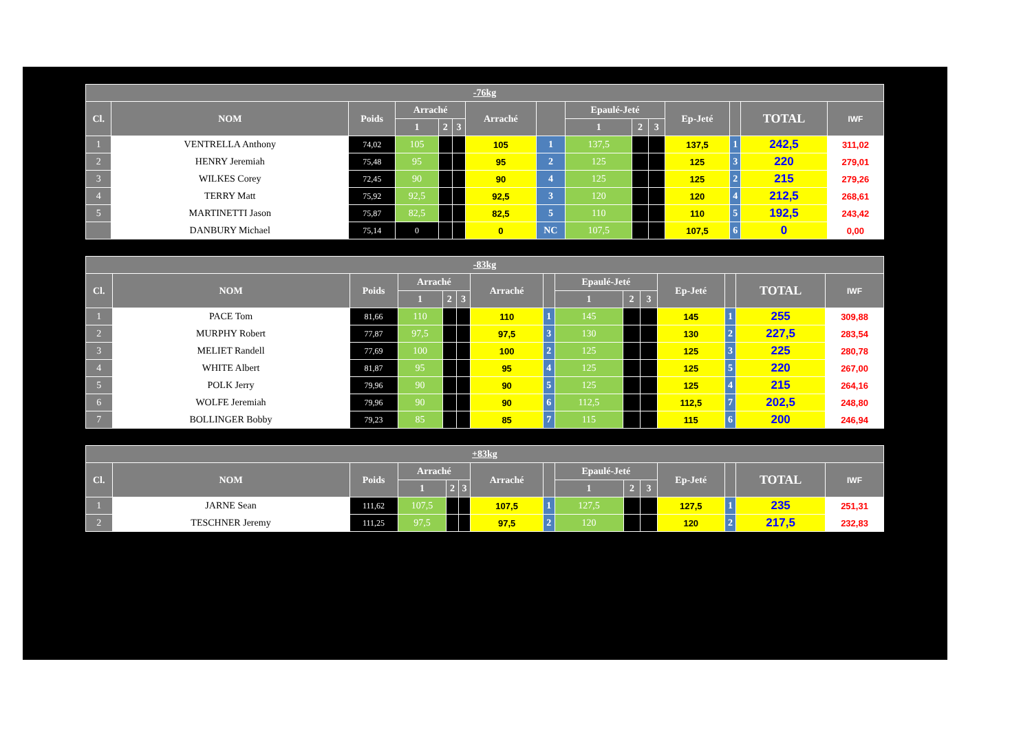| -76kg | | | | | | | | | | | | | | |
| --- | --- | --- | --- | --- | --- | --- | --- | --- | --- | --- | --- | --- | --- | --- |
| Cl. | NOM | Poids | Arraché | | | Arraché | | Epaulé-Jeté | | | Ep-Jeté | | TOTAL | IWF |
| | | | 1 | 2 | 3 | | | 1 | 2 | 3 | | | | |
| 1 | VENTRELLA Anthony | 74,02 | 105 | | | 105 | 1 | 137,5 | | | 137,5 | 1 | 242,5 | 311,02 |
| 2 | HENRY Jeremiah | 75,48 | 95 | | | 95 | 2 | 125 | | | 125 | 3 | 220 | 279,01 |
| 3 | WILKES Corey | 72,45 | 90 | | | 90 | 4 | 125 | | | 125 | 2 | 215 | 279,26 |
| 4 | TERRY Matt | 75,92 | 92,5 | | | 92,5 | 3 | 120 | | | 120 | 4 | 212,5 | 268,61 |
| 5 | MARTINETTI Jason | 75,87 | 82,5 | | | 82,5 | 5 | 110 | | | 110 | 5 | 192,5 | 243,42 |
| | DANBURY Michael | 75,14 | 0 | | | 0 | NC | 107,5 | | | 107,5 | 6 | 0 | 0,00 |
| -83kg | | | | | | | | | | | | | | |
| --- | --- | --- | --- | --- | --- | --- | --- | --- | --- | --- | --- | --- | --- | --- |
| Cl. | NOM | Poids | Arraché | | | Arraché | | Epaulé-Jeté | | | Ep-Jeté | | TOTAL | IWF |
| | | | 1 | 2 | 3 | | | 1 | 2 | 3 | | | | |
| 1 | PACE Tom | 81,66 | 110 | | | 110 | 1 | 145 | | | 145 | 1 | 255 | 309,88 |
| 2 | MURPHY Robert | 77,87 | 97,5 | | | 97,5 | 3 | 130 | | | 130 | 2 | 227,5 | 283,54 |
| 3 | MELIET Randell | 77,69 | 100 | | | 100 | 2 | 125 | | | 125 | 3 | 225 | 280,78 |
| 4 | WHITE Albert | 81,87 | 95 | | | 95 | 4 | 125 | | | 125 | 5 | 220 | 267,00 |
| 5 | POLK Jerry | 79,96 | 90 | | | 90 | 5 | 125 | | | 125 | 4 | 215 | 264,16 |
| 6 | WOLFE Jeremiah | 79,96 | 90 | | | 90 | 6 | 112,5 | | | 112,5 | 7 | 202,5 | 248,80 |
| 7 | BOLLINGER Bobby | 79,23 | 85 | | | 85 | 7 | 115 | | | 115 | 6 | 200 | 246,94 |
| +83kg | | | | | | | | | | | | | | |
| --- | --- | --- | --- | --- | --- | --- | --- | --- | --- | --- | --- | --- | --- | --- |
| Cl. | NOM | Poids | Arraché | | | Arraché | | Epaulé-Jeté | | | Ep-Jeté | | TOTAL | IWF |
| | | | 1 | 2 | 3 | | | 1 | 2 | 3 | | | | |
| 1 | JARNE Sean | 111,62 | 107,5 | | | 107,5 | 1 | 127,5 | | | 127,5 | 1 | 235 | 251,31 |
| 2 | TESCHNER Jeremy | 111,25 | 97,5 | | | 97,5 | 2 | 120 | | | 120 | 2 | 217,5 | 232,83 |